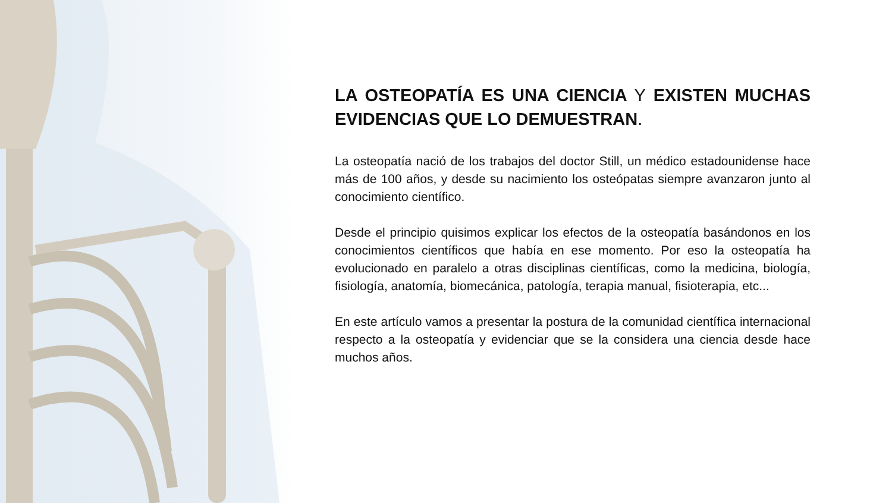LA OSTEOPATÍA ES UNA CIENCIA Y EXISTEN MUCHAS EVIDENCIAS QUE LO DEMUESTRAN.
La osteopatía nació de los trabajos del doctor Still, un médico estadounidense hace más de 100 años, y desde su nacimiento los osteópatas siempre avanzaron junto al conocimiento científico.
Desde el principio quisimos explicar los efectos de la osteopatía basándonos en los conocimientos científicos que había en ese momento. Por eso la osteopatía ha evolucionado en paralelo a otras disciplinas científicas, como la medicina, biología, fisiología, anatomía, biomecánica, patología, terapia manual, fisioterapia, etc...
En este artículo vamos a presentar la postura de la comunidad científica internacional respecto a la osteopatía y evidenciar que se la considera una ciencia desde hace muchos años.